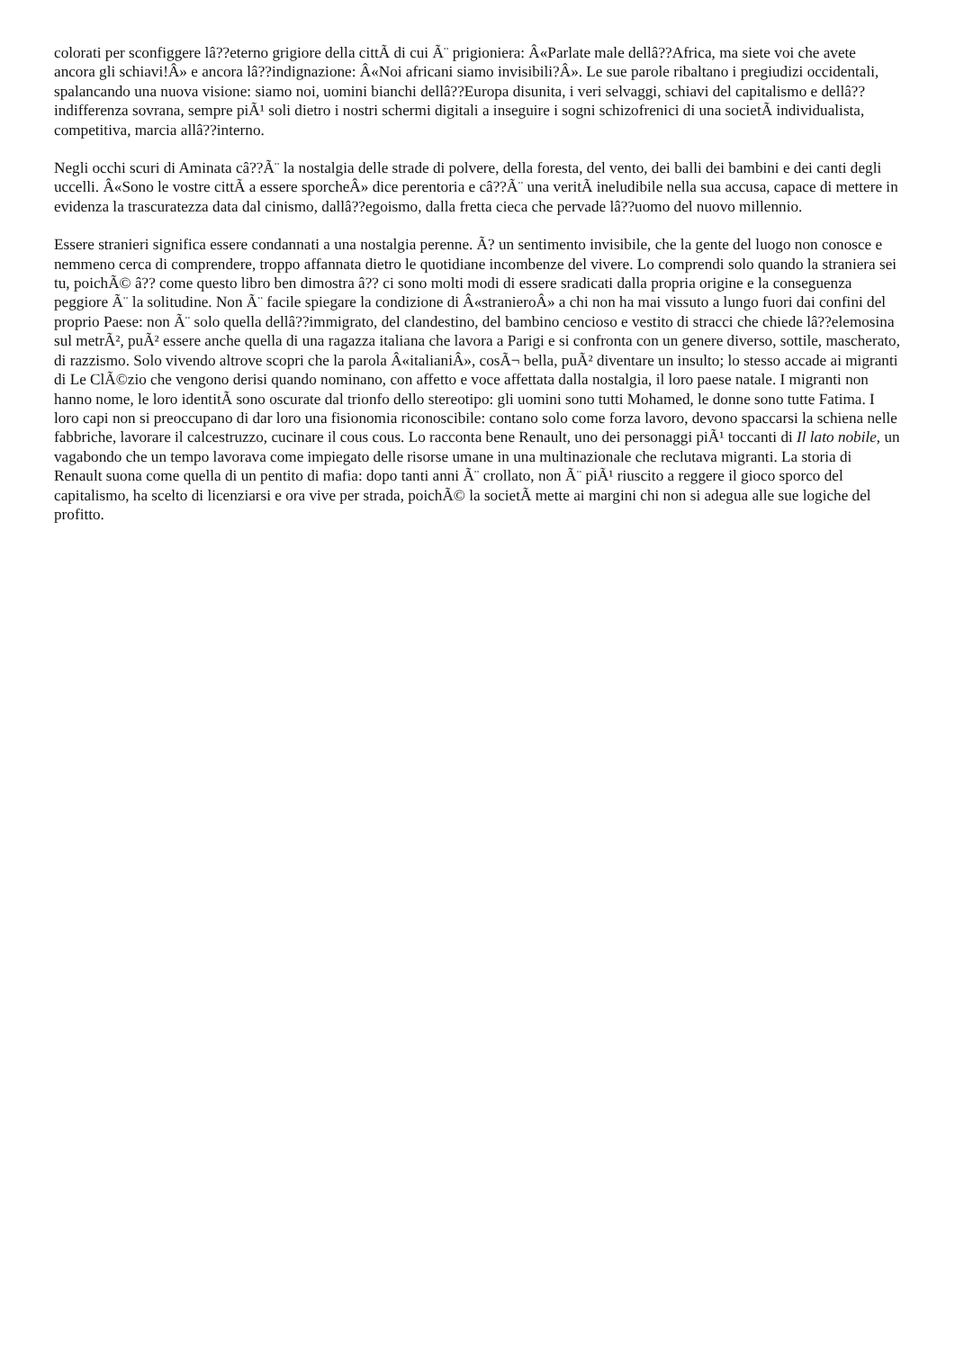colorati per sconfiggere lâ??eterno grigiore della cittÃ di cui Ã¨ prigioniera: Â«Parlate male dellâ??Africa, ma siete voi che avete ancora gli schiavi!Â» e ancora lâ??indignazione: Â«Noi africani siamo invisibili?Â». Le sue parole ribaltano i pregiudizi occidentali, spalancando una nuova visione: siamo noi, uomini bianchi dellâ??Europa disunita, i veri selvaggi, schiavi del capitalismo e dellâ??indifferenza sovrana, sempre piÃ¹ soli dietro i nostri schermi digitali a inseguire i sogni schizofrenici di una societÃ individualista, competitiva, marcia allâ??interno.
Negli occhi scuri di Aminata câ??Ã¨ la nostalgia delle strade di polvere, della foresta, del vento, dei balli dei bambini e dei canti degli uccelli. Â«Sono le vostre cittÃ a essere sporcheÂ» dice perentoria e câ??Ã¨ una veritÃ ineludibile nella sua accusa, capace di mettere in evidenza la trascuratezza data dal cinismo, dallâ??egoismo, dalla fretta cieca che pervade lâ??uomo del nuovo millennio.
Essere stranieri significa essere condannati a una nostalgia perenne. Ã? un sentimento invisibile, che la gente del luogo non conosce e nemmeno cerca di comprendere, troppo affannata dietro le quotidiane incombenze del vivere. Lo comprendi solo quando la straniera sei tu, poichÃ© â?? come questo libro ben dimostra â?? ci sono molti modi di essere sradicati dalla propria origine e la conseguenza peggiore Ã¨ la solitudine. Non Ã¨ facile spiegare la condizione di Â«stranieroÂ» a chi non ha mai vissuto a lungo fuori dai confini del proprio Paese: non Ã¨ solo quella dellâ??immigrato, del clandestino, del bambino cencioso e vestito di stracci che chiede lâ??elemosina sul metrÃ², puÃ² essere anche quella di una ragazza italiana che lavora a Parigi e si confronta con un genere diverso, sottile, mascherato, di razzismo. Solo vivendo altrove scopri che la parola Â«italianiÂ», cosÃ¬ bella, puÃ² diventare un insulto; lo stesso accade ai migranti di Le ClÃ©zio che vengono derisi quando nominano, con affetto e voce affettata dalla nostalgia, il loro paese natale. I migranti non hanno nome, le loro identitÃ sono oscurate dal trionfo dello stereotipo: gli uomini sono tutti Mohamed, le donne sono tutte Fatima. I loro capi non si preoccupano di dar loro una fisionomia riconoscibile: contano solo come forza lavoro, devono spaccarsi la schiena nelle fabbriche, lavorare il calcestruzzo, cucinare il cous cous. Lo racconta bene Renault, uno dei personaggi piÃ¹ toccanti di Il lato nobile, un vagabondo che un tempo lavorava come impiegato delle risorse umane in una multinazionale che reclutava migranti. La storia di Renault suona come quella di un pentito di mafia: dopo tanti anni Ã¨ crollato, non Ã¨ piÃ¹ riuscito a reggere il gioco sporco del capitalismo, ha scelto di licenziarsi e ora vive per strada, poichÃ© la societÃ mette ai margini chi non si adegua alle sue logiche del profitto.